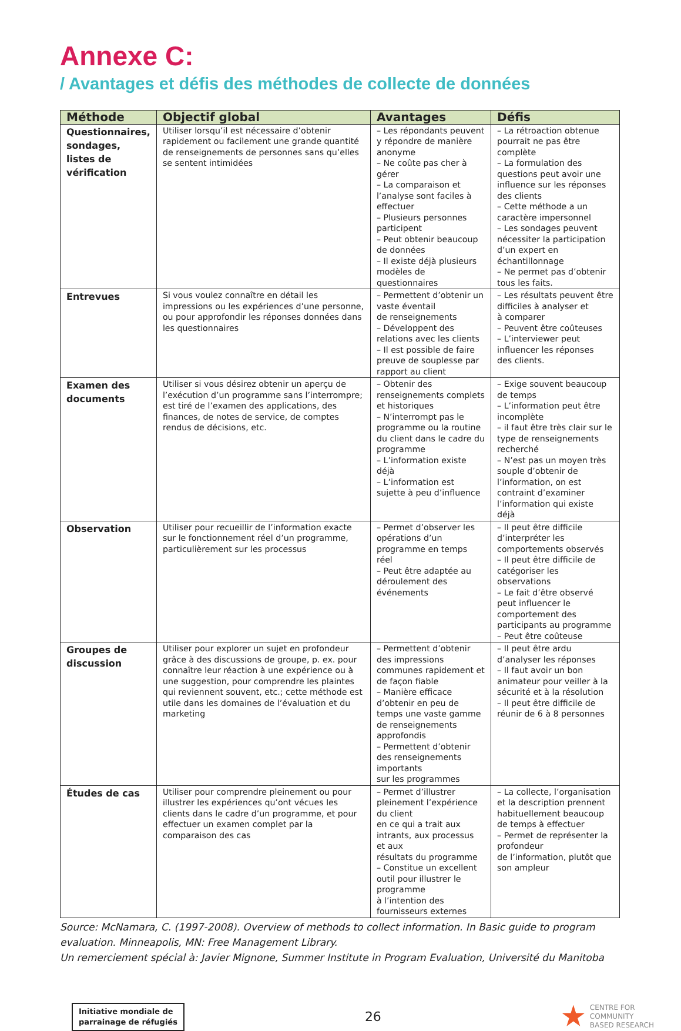Annexe C:
/ Avantages et défis des méthodes de collecte de données
| Méthode | Objectif global | Avantages | Défis |
| --- | --- | --- | --- |
| Questionnaires, sondages, listes de vérification | Utiliser lorsqu’il est nécessaire d’obtenir rapidement ou facilement une grande quantité de renseignements de personnes sans qu’elles se sentent intimidées | – Les répondants peuvent y répondre de manière anonyme – Ne coûte pas cher à gérer – La comparaison et l’analyse sont faciles à effectuer – Plusieurs personnes participent – Peut obtenir beaucoup de données – Il existe déjà plusieurs modèles de questionnaires | – La rétroaction obtenue pourrait ne pas être complète – La formulation des questions peut avoir une influence sur les réponses des clients – Cette méthode a un caractère impersonnel – Les sondages peuvent nécessiter la participation d’un expert en échantillonnage – Ne permet pas d’obtenir tous les faits. |
| Entrevues | Si vous voulez connaître en détail les impressions ou les expériences d’une personne, ou pour approfondir les réponses données dans les questionnaires | – Permettent d’obtenir un vaste éventail de renseignements – Développent des relations avec les clients – Il est possible de faire preuve de souplesse par rapport au client | – Les résultats peuvent être difficiles à analyser et à comparer – Peuvent être coûteuses – L’interviewer peut influencer les réponses des clients. |
| Examen des documents | Utiliser si vous désirez obtenir un aperçu de l’exécution d’un programme sans l’interrompre; est tiré de l’examen des applications, des finances, de notes de service, de comptes rendus de décisions, etc. | – Obtenir des renseignements complets et historiques – N’interrompt pas le programme ou la routine du client dans le cadre du programme – L’information existe déjà – L’information est sujette à peu d’influence | – Exige souvent beaucoup de temps – L’information peut être incomplète – il faut être très clair sur le type de renseignements recherché – N’est pas un moyen très souple d’obtenir de l’information, on est contraint d’examiner l’information qui existe déjà |
| Observation | Utiliser pour recueillir de l’information exacte sur le fonctionnement réel d’un programme, particulièrement sur les processus | – Permet d’observer les opérations d’un programme en temps réel – Peut être adaptée au déroulement des événements | – Il peut être difficile d’interpréter les comportements observés – Il peut être difficile de catégoriser les observations – Le fait d’être observé peut influencer le comportement des participants au programme – Peut être coûteuse |
| Groupes de discussion | Utiliser pour explorer un sujet en profondeur grâce à des discussions de groupe, p. ex. pour connaître leur réaction à une expérience ou à une suggestion, pour comprendre les plaintes qui reviennent souvent, etc.; cette méthode est utile dans les domaines de l’évaluation et du marketing | – Permettent d’obtenir des impressions communes rapidement et de façon fiable – Manière efficace d’obtenir en peu de temps une vaste gamme de renseignements approfondis – Permettent d’obtenir des renseignements importants sur les programmes | – Il peut être ardu d’analyser les réponses – Il faut avoir un bon animateur pour veiller à la sécurité et à la résolution – Il peut être difficile de réunir de 6 à 8 personnes |
| Études de cas | Utiliser pour comprendre pleinement ou pour illustrer les expériences qu’ont vécues les clients dans le cadre d’un programme, et pour effectuer un examen complet par la comparaison des cas | – Permet d’illustrer pleinement l’expérience du client en ce qui a trait aux intrants, aux processus et aux résultats du programme – Constitue un excellent outil pour illustrer le programme à l’intention des fournisseurs externes | – La collecte, l’organisation et la description prennent habituellement beaucoup de temps à effectuer – Permet de représenter la profondeur de l’information, plutôt que son ampleur |
Source: McNamara, C. (1997-2008). Overview of methods to collect information. In Basic guide to program evaluation. Minneapolis, MN: Free Management Library.
Un remerciement spécial à: Javier Mignone, Summer Institute in Program Evaluation, Université du Manitoba
Initiative mondiale de
parrainage de réfugiés
26
CENTRE FOR
COMMUNITY
BASED RESEARCH